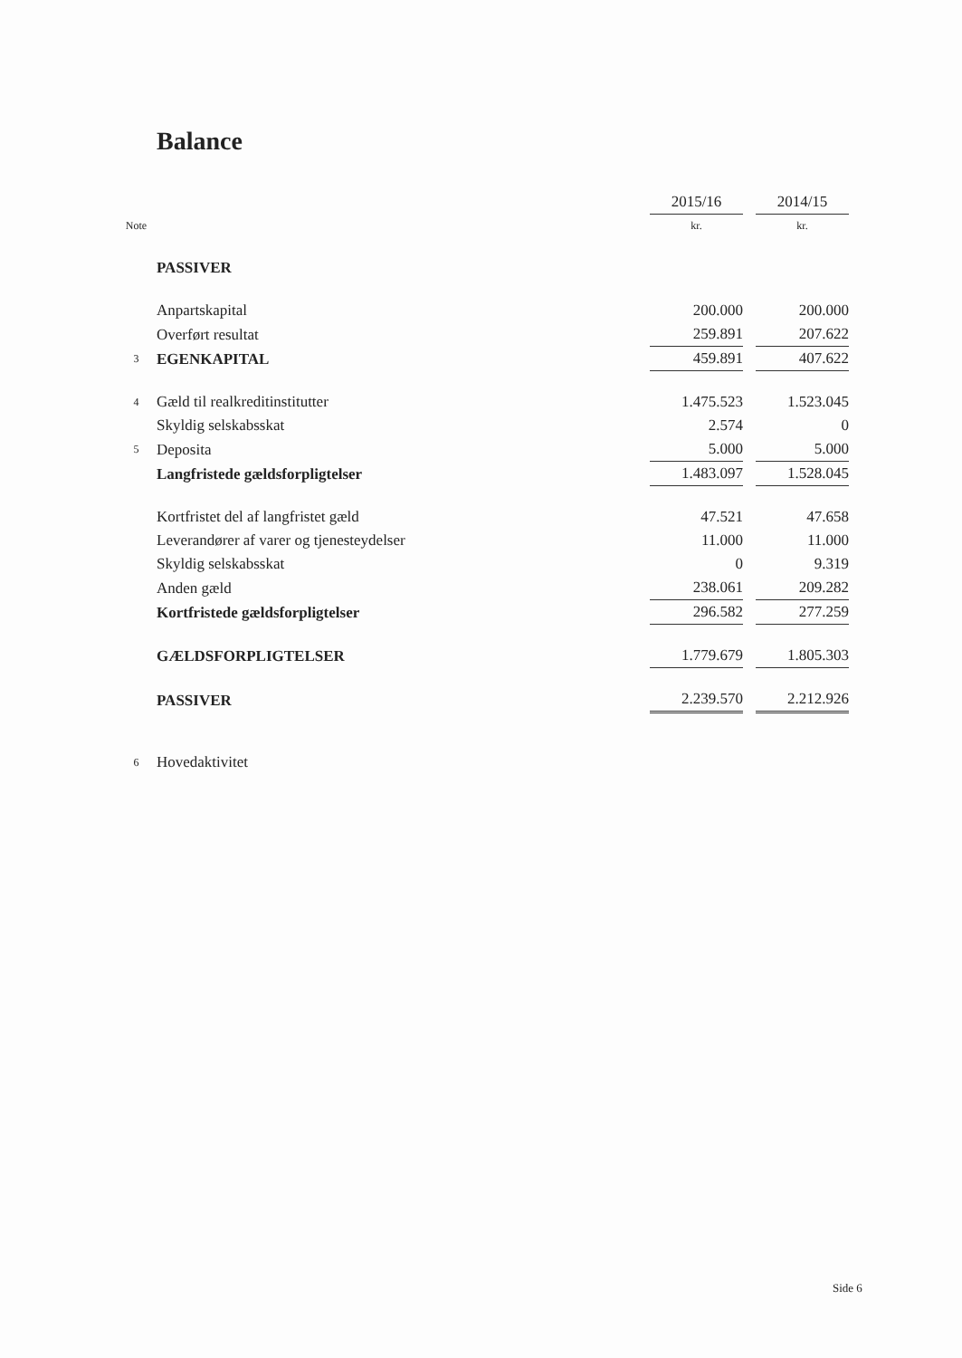Balance
| | | 2015/16 | | 2014/15 |
| Note | | kr. | | kr. |
| | PASSIVER | | | |
| | Anpartskapital | 200.000 | | 200.000 |
| | Overført resultat | 259.891 | | 207.622 |
| 3 | EGENKAPITAL | 459.891 | | 407.622 |
| 4 | Gæld til realkreditinstitutter | 1.475.523 | | 1.523.045 |
| | Skyldig selskabsskat | 2.574 | | 0 |
| 5 | Deposita | 5.000 | | 5.000 |
| | Langfristede gældsforpligtelser | 1.483.097 | | 1.528.045 |
| | Kortfristet del af langfristet gæld | 47.521 | | 47.658 |
| | Leverandører af varer og tjenesteydelser | 11.000 | | 11.000 |
| | Skyldig selskabsskat | 0 | | 9.319 |
| | Anden gæld | 238.061 | | 209.282 |
| | Kortfristede gældsforpligtelser | 296.582 | | 277.259 |
| | GÆLDSFORPLIGTELSER | 1.779.679 | | 1.805.303 |
| | PASSIVER | 2.239.570 | | 2.212.926 |
| 6 | Hovedaktivitet | | | |
Side 6